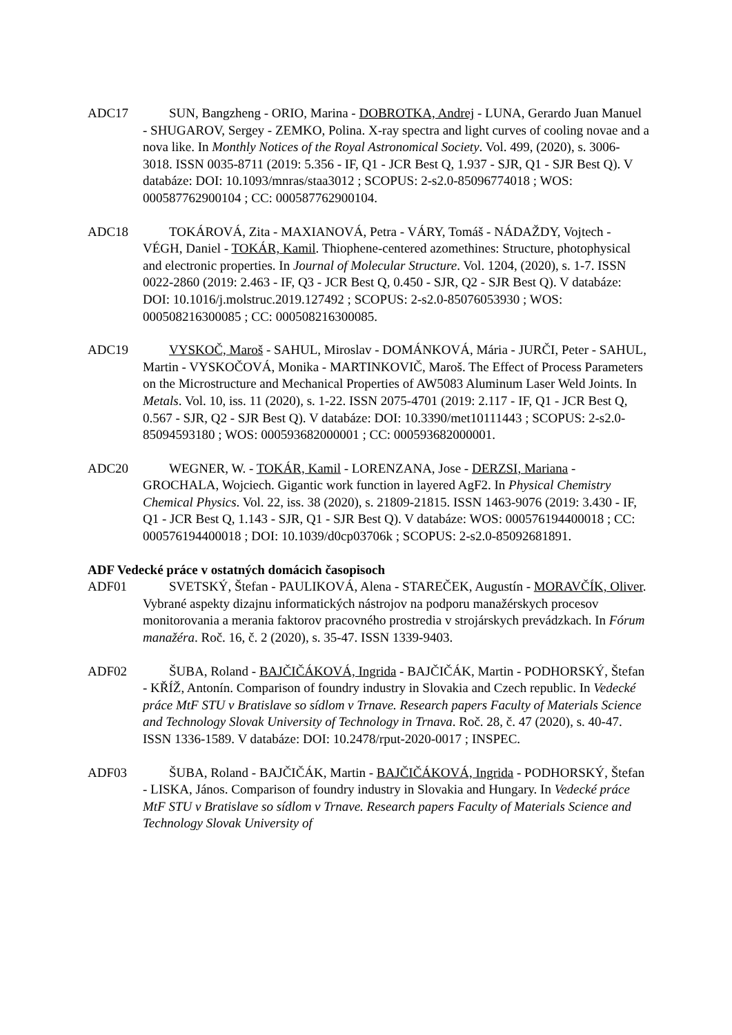ADC17   SUN, Bangzheng - ORIO, Marina - DOBROTKA, Andrej - LUNA, Gerardo Juan Manuel - SHUGAROV, Sergey - ZEMKO, Polina. X-ray spectra and light curves of cooling novae and a nova like. In Monthly Notices of the Royal Astronomical Society. Vol. 499, (2020), s. 3006-3018. ISSN 0035-8711 (2019: 5.356 - IF, Q1 - JCR Best Q, 1.937 - SJR, Q1 - SJR Best Q). V databáze: DOI: 10.1093/mnras/staa3012 ; SCOPUS: 2-s2.0-85096774018 ; WOS: 000587762900104 ; CC: 000587762900104.
ADC18   TOKÁROVÁ, Zita - MAXIANOVÁ, Petra - VÁRY, Tomáš - NÁDAŽDY, Vojtech - VÉGH, Daniel - TOKÁR, Kamil. Thiophene-centered azomethines: Structure, photophysical and electronic properties. In Journal of Molecular Structure. Vol. 1204, (2020), s. 1-7. ISSN 0022-2860 (2019: 2.463 - IF, Q3 - JCR Best Q, 0.450 - SJR, Q2 - SJR Best Q). V databáze: DOI: 10.1016/j.molstruc.2019.127492 ; SCOPUS: 2-s2.0-85076053930 ; WOS: 000508216300085 ; CC: 000508216300085.
ADC19 VYSKOČ, Maroš - SAHUL, Miroslav - DOMÁNKOVÁ, Mária - JURČI, Peter - SAHUL, Martin - VYSKOČOVÁ, Monika - MARTINKOVIČ, Maroš. The Effect of Process Parameters on the Microstructure and Mechanical Properties of AW5083 Aluminum Laser Weld Joints. In Metals. Vol. 10, iss. 11 (2020), s. 1-22. ISSN 2075-4701 (2019: 2.117 - IF, Q1 - JCR Best Q, 0.567 - SJR, Q2 - SJR Best Q). V databáze: DOI: 10.3390/met10111443 ; SCOPUS: 2-s2.0-85094593180 ; WOS: 000593682000001 ; CC: 000593682000001.
ADC20   WEGNER, W. - TOKÁR, Kamil - LORENZANA, Jose - DERZSI, Mariana - GROCHALA, Wojciech. Gigantic work function in layered AgF2. In Physical Chemistry Chemical Physics. Vol. 22, iss. 38 (2020), s. 21809-21815. ISSN 1463-9076 (2019: 3.430 - IF, Q1 - JCR Best Q, 1.143 - SJR, Q1 - SJR Best Q). V databáze: WOS: 000576194400018 ; CC: 000576194400018 ; DOI: 10.1039/d0cp03706k ; SCOPUS: 2-s2.0-85092681891.
ADF Vedecké práce v ostatných domácich časopisoch
ADF01   SVETSKÝ, Štefan - PAULIKOVÁ, Alena - STAREČEK, Augustín - MORAVČÍK, Oliver. Vybrané aspekty dizajnu informatických nástrojov na podporu manažérskych procesov monitorovania a merania faktorov pracovného prostredia v strojárskych prevádzkach. In Fórum manažéra. Roč. 16, č. 2 (2020), s. 35-47. ISSN 1339-9403.
ADF02   ŠUBA, Roland - BAJČIČÁKOVÁ, Ingrida - BAJČIČÁK, Martin - PODHORSKÝ, Štefan - KŘÍŽ, Antonín. Comparison of foundry industry in Slovakia and Czech republic. In Vedecké práce MtF STU v Bratislave so sídlom v Trnave. Research papers Faculty of Materials Science and Technology Slovak University of Technology in Trnava. Roč. 28, č. 47 (2020), s. 40-47. ISSN 1336-1589. V databáze: DOI: 10.2478/rput-2020-0017 ; INSPEC.
ADF03   ŠUBA, Roland - BAJČIČÁK, Martin - BAJČIČÁKOVÁ, Ingrida - PODHORSKÝ, Štefan - LISKA, János. Comparison of foundry industry in Slovakia and Hungary. In Vedecké práce MtF STU v Bratislave so sídlom v Trnave. Research papers Faculty of Materials Science and Technology Slovak University of